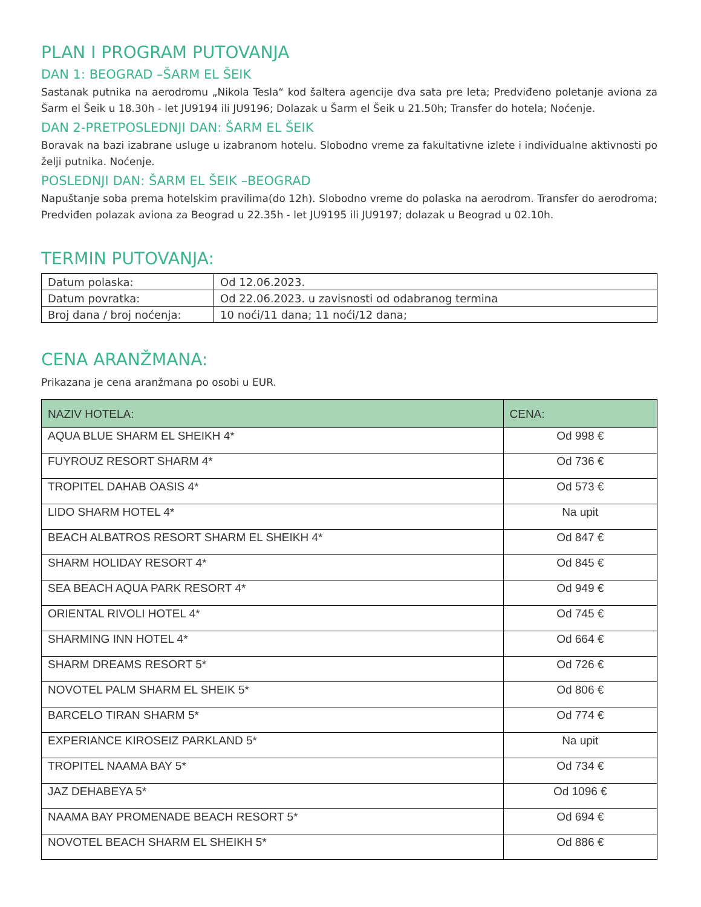PLAN I PROGRAM PUTOVANJA
DAN 1: BEOGRAD –ŠARM EL ŠEIK
Sastanak putnika na aerodromu „Nikola Tesla“ kod šaltera agencije dva sata pre leta; Predviđeno poletanje aviona za Šarm el Šeik u 18.30h - let JU9194 ili JU9196; Dolazak u Šarm el Šeik u 21.50h; Transfer do hotela; Noćenje.
DAN 2-PRETPOSLEDNJI DAN: ŠARM EL ŠEIK
Boravak na bazi izabrane usluge u izabranom hotelu. Slobodno vreme za fakultativne izlete i individualne aktivnosti po želji putnika. Noćenje.
POSLEDNJI DAN: ŠARM EL ŠEIK –BEOGRAD
Napuštanje soba prema hotelskim pravilima(do 12h). Slobodno vreme do polaska na aerodrom. Transfer do aerodroma; Predviđen polazak aviona za Beograd u 22.35h - let JU9195 ili JU9197; dolazak u Beograd u 02.10h.
TERMIN PUTOVANJA:
| Datum polaska: | Od 12.06.2023. |
| Datum povratka: | Od 22.06.2023. u zavisnosti od odabranog termina |
| Broj dana / broj noćenja: | 10 noći/11 dana; 11 noći/12 dana; |
CENA ARANŽMANA:
Prikazana je cena aranžmana po osobi u EUR.
| NAZIV HOTELA: | CENA: |
| --- | --- |
| AQUA BLUE SHARM EL SHEIKH 4* | Od 998 € |
| FUYROUZ RESORT SHARM 4* | Od 736 € |
| TROPITEL DAHAB OASIS 4* | Od 573 € |
| LIDO SHARM HOTEL 4* | Na upit |
| BEACH ALBATROS RESORT SHARM EL SHEIKH 4* | Od 847 € |
| SHARM HOLIDAY RESORT 4* | Od 845 € |
| SEA BEACH AQUA PARK RESORT 4* | Od 949 € |
| ORIENTAL RIVOLI HOTEL 4* | Od 745 € |
| SHARMING INN HOTEL 4* | Od 664 € |
| SHARM DREAMS RESORT 5* | Od 726 € |
| NOVOTEL PALM SHARM EL SHEIK 5* | Od 806 € |
| BARCELO TIRAN SHARM 5* | Od 774 € |
| EXPERIANCE KIROSEIZ PARKLAND 5* | Na upit |
| TROPITEL NAAMA BAY 5* | Od 734 € |
| JAZ DEHABEYA 5* | Od 1096 € |
| NAAMA BAY PROMENADE BEACH RESORT 5* | Od 694 € |
| NOVOTEL BEACH SHARM EL SHEIKH 5* | Od 886 € |